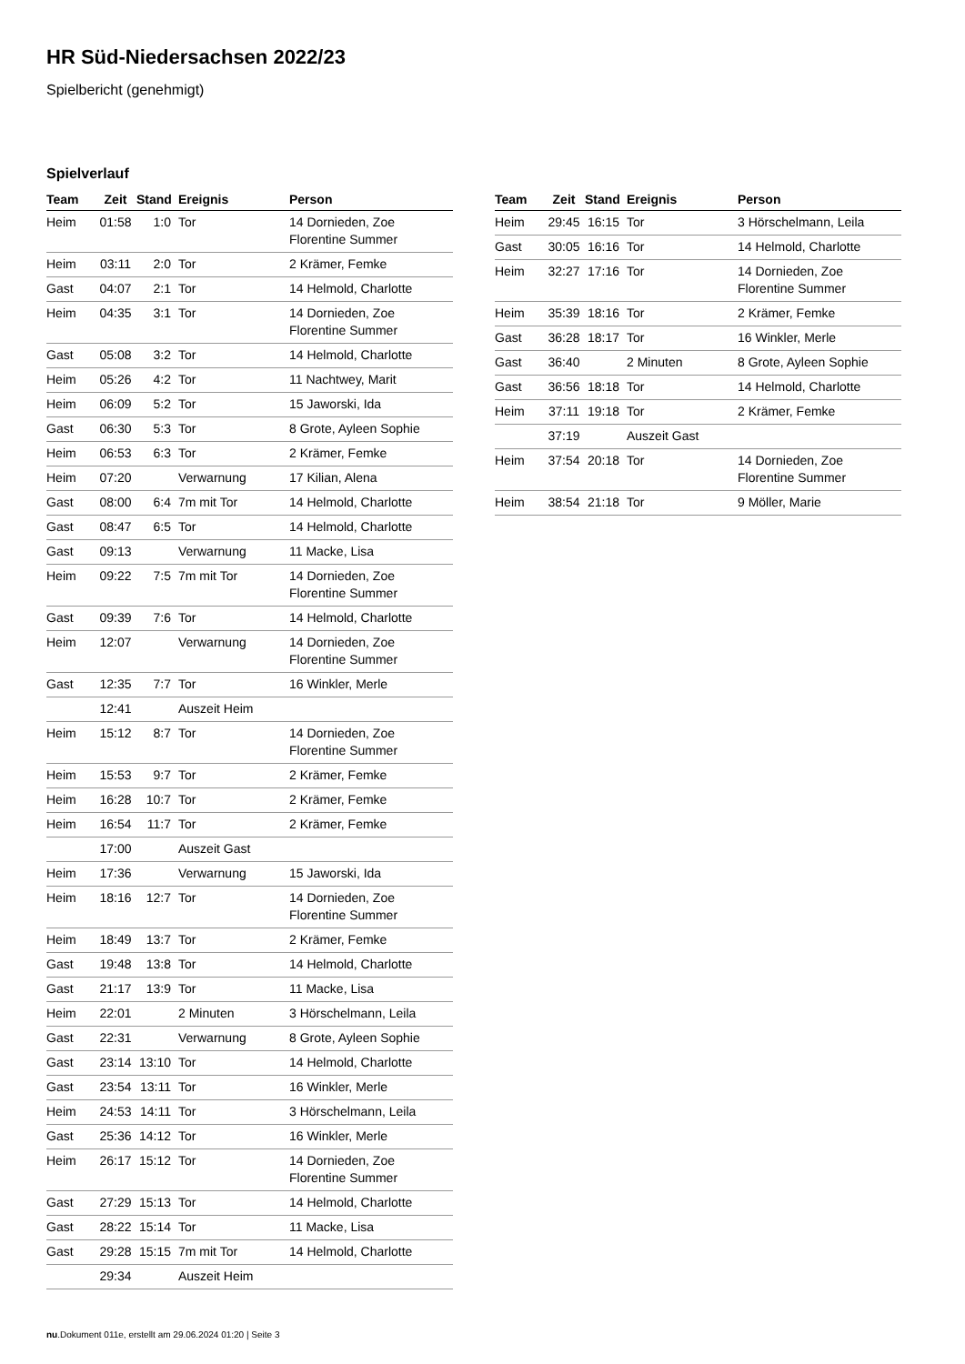HR Süd-Niedersachsen 2022/23
Spielbericht (genehmigt)
Spielverlauf
| Team | Zeit | Stand | Ereignis | Person |
| --- | --- | --- | --- | --- |
| Heim | 01:58 | 1:0 | Tor | 14 Dornieden, Zoe Florentine Summer |
| Heim | 03:11 | 2:0 | Tor | 2 Krämer, Femke |
| Gast | 04:07 | 2:1 | Tor | 14 Helmold, Charlotte |
| Heim | 04:35 | 3:1 | Tor | 14 Dornieden, Zoe Florentine Summer |
| Gast | 05:08 | 3:2 | Tor | 14 Helmold, Charlotte |
| Heim | 05:26 | 4:2 | Tor | 11 Nachtwey, Marit |
| Heim | 06:09 | 5:2 | Tor | 15 Jaworski, Ida |
| Gast | 06:30 | 5:3 | Tor | 8 Grote, Ayleen Sophie |
| Heim | 06:53 | 6:3 | Tor | 2 Krämer, Femke |
| Heim | 07:20 | | Verwarnung | 17 Kilian, Alena |
| Gast | 08:00 | 6:4 | 7m mit Tor | 14 Helmold, Charlotte |
| Gast | 08:47 | 6:5 | Tor | 14 Helmold, Charlotte |
| Gast | 09:13 | | Verwarnung | 11 Macke, Lisa |
| Heim | 09:22 | 7:5 | 7m mit Tor | 14 Dornieden, Zoe Florentine Summer |
| Gast | 09:39 | 7:6 | Tor | 14 Helmold, Charlotte |
| Heim | 12:07 | | Verwarnung | 14 Dornieden, Zoe Florentine Summer |
| Gast | 12:35 | 7:7 | Tor | 16 Winkler, Merle |
| | 12:41 | | Auszeit Heim | |
| Heim | 15:12 | 8:7 | Tor | 14 Dornieden, Zoe Florentine Summer |
| Heim | 15:53 | 9:7 | Tor | 2 Krämer, Femke |
| Heim | 16:28 | 10:7 | Tor | 2 Krämer, Femke |
| Heim | 16:54 | 11:7 | Tor | 2 Krämer, Femke |
| | 17:00 | | Auszeit Gast | |
| Heim | 17:36 | | Verwarnung | 15 Jaworski, Ida |
| Heim | 18:16 | 12:7 | Tor | 14 Dornieden, Zoe Florentine Summer |
| Heim | 18:49 | 13:7 | Tor | 2 Krämer, Femke |
| Gast | 19:48 | 13:8 | Tor | 14 Helmold, Charlotte |
| Gast | 21:17 | 13:9 | Tor | 11 Macke, Lisa |
| Heim | 22:01 | | 2 Minuten | 3 Hörschelmann, Leila |
| Gast | 22:31 | | Verwarnung | 8 Grote, Ayleen Sophie |
| Gast | 23:14 | 13:10 | Tor | 14 Helmold, Charlotte |
| Gast | 23:54 | 13:11 | Tor | 16 Winkler, Merle |
| Heim | 24:53 | 14:11 | Tor | 3 Hörschelmann, Leila |
| Gast | 25:36 | 14:12 | Tor | 16 Winkler, Merle |
| Heim | 26:17 | 15:12 | Tor | 14 Dornieden, Zoe Florentine Summer |
| Gast | 27:29 | 15:13 | Tor | 14 Helmold, Charlotte |
| Gast | 28:22 | 15:14 | Tor | 11 Macke, Lisa |
| Gast | 29:28 | 15:15 | 7m mit Tor | 14 Helmold, Charlotte |
| | 29:34 | | Auszeit Heim | |
| Team | Zeit | Stand | Ereignis | Person |
| --- | --- | --- | --- | --- |
| Heim | 29:45 | 16:15 | Tor | 3 Hörschelmann, Leila |
| Gast | 30:05 | 16:16 | Tor | 14 Helmold, Charlotte |
| Heim | 32:27 | 17:16 | Tor | 14 Dornieden, Zoe Florentine Summer |
| Heim | 35:39 | 18:16 | Tor | 2 Krämer, Femke |
| Gast | 36:28 | 18:17 | Tor | 16 Winkler, Merle |
| Gast | 36:40 | | 2 Minuten | 8 Grote, Ayleen Sophie |
| Gast | 36:56 | 18:18 | Tor | 14 Helmold, Charlotte |
| Heim | 37:11 | 19:18 | Tor | 2 Krämer, Femke |
| | 37:19 | | Auszeit Gast | |
| Heim | 37:54 | 20:18 | Tor | 14 Dornieden, Zoe Florentine Summer |
| Heim | 38:54 | 21:18 | Tor | 9 Möller, Marie |
nu.Dokument 011e, erstellt am 29.06.2024 01:20 | Seite 3